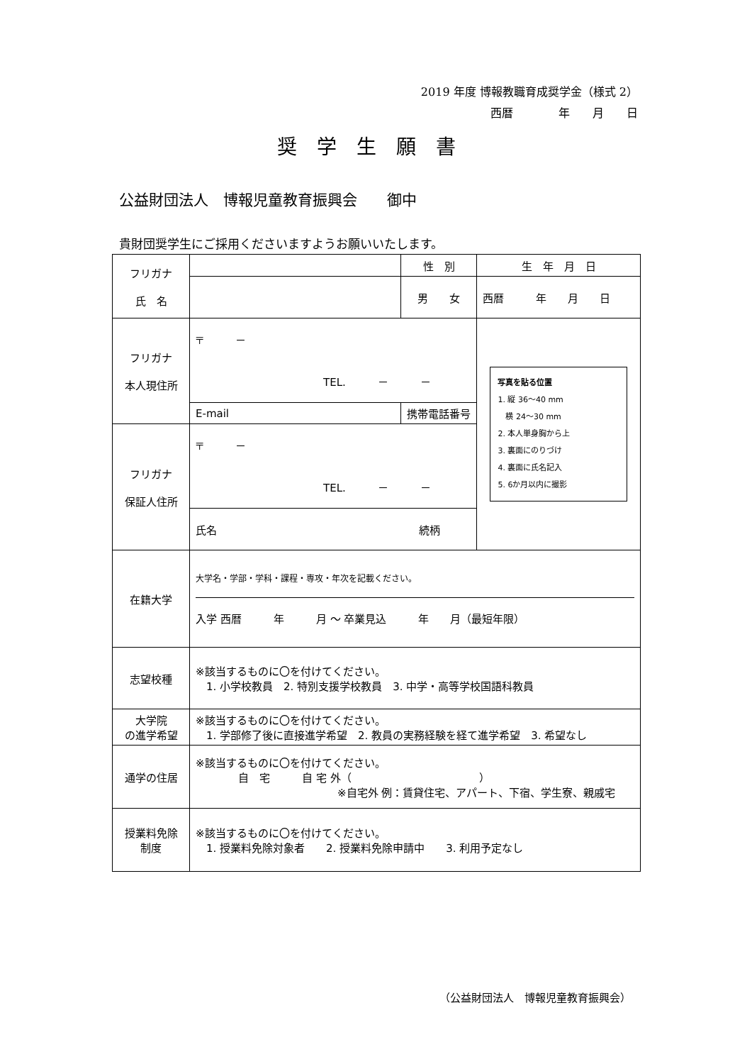2019 年度 博報教職育成奨学金（様式 2）
西暦　　　　年　　月　　日
奨学生願書
公益財団法人　博報児童教育振興会　　御中
貴財団奨学生にご採用くださいますようお願いいたします。
| フリガナ 氏 名 | | 性 別 | 生 年 月 日 |
| | | 男 女 | 西暦 年 月 日 |
| フリガナ 本人現住所 | 〒 － TEL. － － | | 写真を貼る位置 1. 縦 36〜40 mm 横 24〜30 mm 2. 本人単身胸から上 3. 裏面にのりづけ 4. 裏面に氏名記入 5. 6か月以内に撮影 |
| | E-mail | 携帯電話番号 | |
| フリガナ 保証人住所 | 〒 － TEL. － － | | |
| | 氏名 続柄 | | |
| 在籍大学 | 大学名・学部・学科・課程・専攻・年次を記載ください。 入学 西暦 年 月 〜 卒業見込 年 月（最短年限） | | |
| 志望校種 | ※該当するものに〇を付けてください。 1. 小学校教員 2. 特別支援学校教員 3. 中学・高等学校国語科教員 | | |
| 大学院 の進学希望 | ※該当するものに〇を付けてください。 1. 学部修了後に直接進学希望 2. 教員の実務経験を経て進学希望 3. 希望なし | | |
| 通学の住居 | ※該当するものに〇を付けてください。 自 宅 自 宅 外（ ） ※自宅外 例：賃貸住宅、アパート、下宿、学生寮、親戚宅 | | |
| 授業料免除 制度 | ※該当するものに〇を付けてください。 1. 授業料免除対象者 2. 授業料免除申請中 3. 利用予定なし | | |
（公益財団法人　博報児童教育振興会）